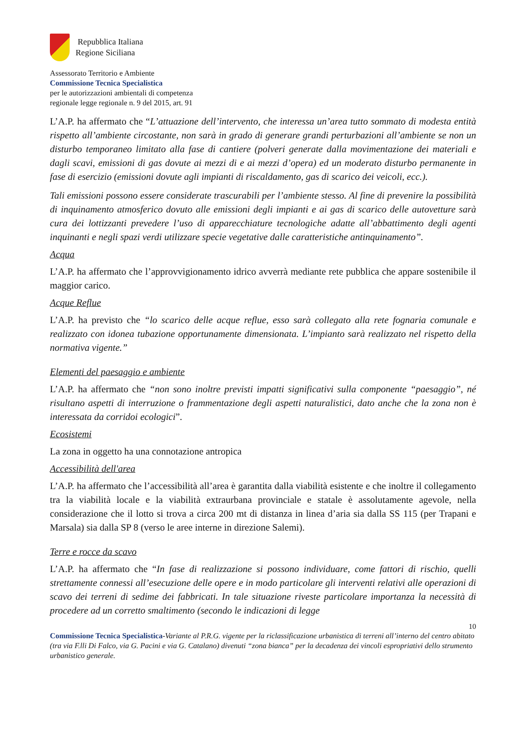Repubblica Italiana
Regione Siciliana
Assessorato Territorio e Ambiente
Commissione Tecnica Specialistica
per le autorizzazioni ambientali di competenza
regionale legge regionale n. 9 del 2015, art. 91
L’A.P. ha affermato che “L’attuazione dell’intervento, che interessa un’area tutto sommato di modesta entità rispetto all’ambiente circostante, non sarà in grado di generare grandi perturbazioni all’ambiente se non un disturbo temporaneo limitato alla fase di cantiere (polveri generate dalla movimentazione dei materiali e dagli scavi, emissioni di gas dovute ai mezzi di e ai mezzi d’opera) ed un moderato disturbo permanente in fase di esercizio (emissioni dovute agli impianti di riscaldamento, gas di scarico dei veicoli, ecc.).
Tali emissioni possono essere considerate trascurabili per l’ambiente stesso. Al fine di prevenire la possibilità di inquinamento atmosferico dovuto alle emissioni degli impianti e ai gas di scarico delle autovetture sarà cura dei lottizzanti prevedere l’uso di apparecchiature tecnologiche adatte all’abbattimento degli agenti inquinanti e negli spazi verdi utilizzare specie vegetative dalle caratteristiche antinquinamento”.
Acqua
L’A.P. ha affermato che l’approvvigionamento idrico avverrà mediante rete pubblica che appare sostenibile il maggior carico.
Acque Reflue
L’A.P. ha previsto che “lo scarico delle acque reflue, esso sarà collegato alla rete fognaria comunale e realizzato con idonea tubazione opportunamente dimensionata. L’impianto sarà realizzato nel rispetto della normativa vigente.”
Elementi del paesaggio e ambiente
L’A.P. ha affermato che “non sono inoltre previsti impatti significativi sulla componente “paesaggio”, né risultano aspetti di interruzione o frammentazione degli aspetti naturalistici, dato anche che la zona non è interessata da corridoi ecologici”.
Ecosistemi
La zona in oggetto ha una connotazione antropica
Accessibilità dell'area
L’A.P. ha affermato che l’accessibilità all’area è garantita dalla viabilità esistente e che inoltre il collegamento tra la viabilità locale e la viabilità extraurbana provinciale e statale è assolutamente agevole, nella considerazione che il lotto si trova a circa 200 mt di distanza in linea d’aria sia dalla SS 115 (per Trapani e Marsala) sia dalla SP 8 (verso le aree interne in direzione Salemi).
Terre e rocce da scavo
L’A.P. ha affermato che “In fase di realizzazione si possono individuare, come fattori di rischio, quelli strettamente connessi all’esecuzione delle opere e in modo particolare gli interventi relativi alle operazioni di scavo dei terreni di sedime dei fabbricati. In tale situazione riveste particolare importanza la necessità di procedere ad un corretto smaltimento (secondo le indicazioni di legge
10
Commissione Tecnica Specialistica-Variante al P.R.G. vigente per la riclassificazione urbanistica di terreni all’interno del centro abitato (tra via F.lli Di Falco, via G. Pacini e via G. Catalano) divenuti “zona bianca” per la decadenza dei vincoli espropriativi dello strumento urbanistico generale.